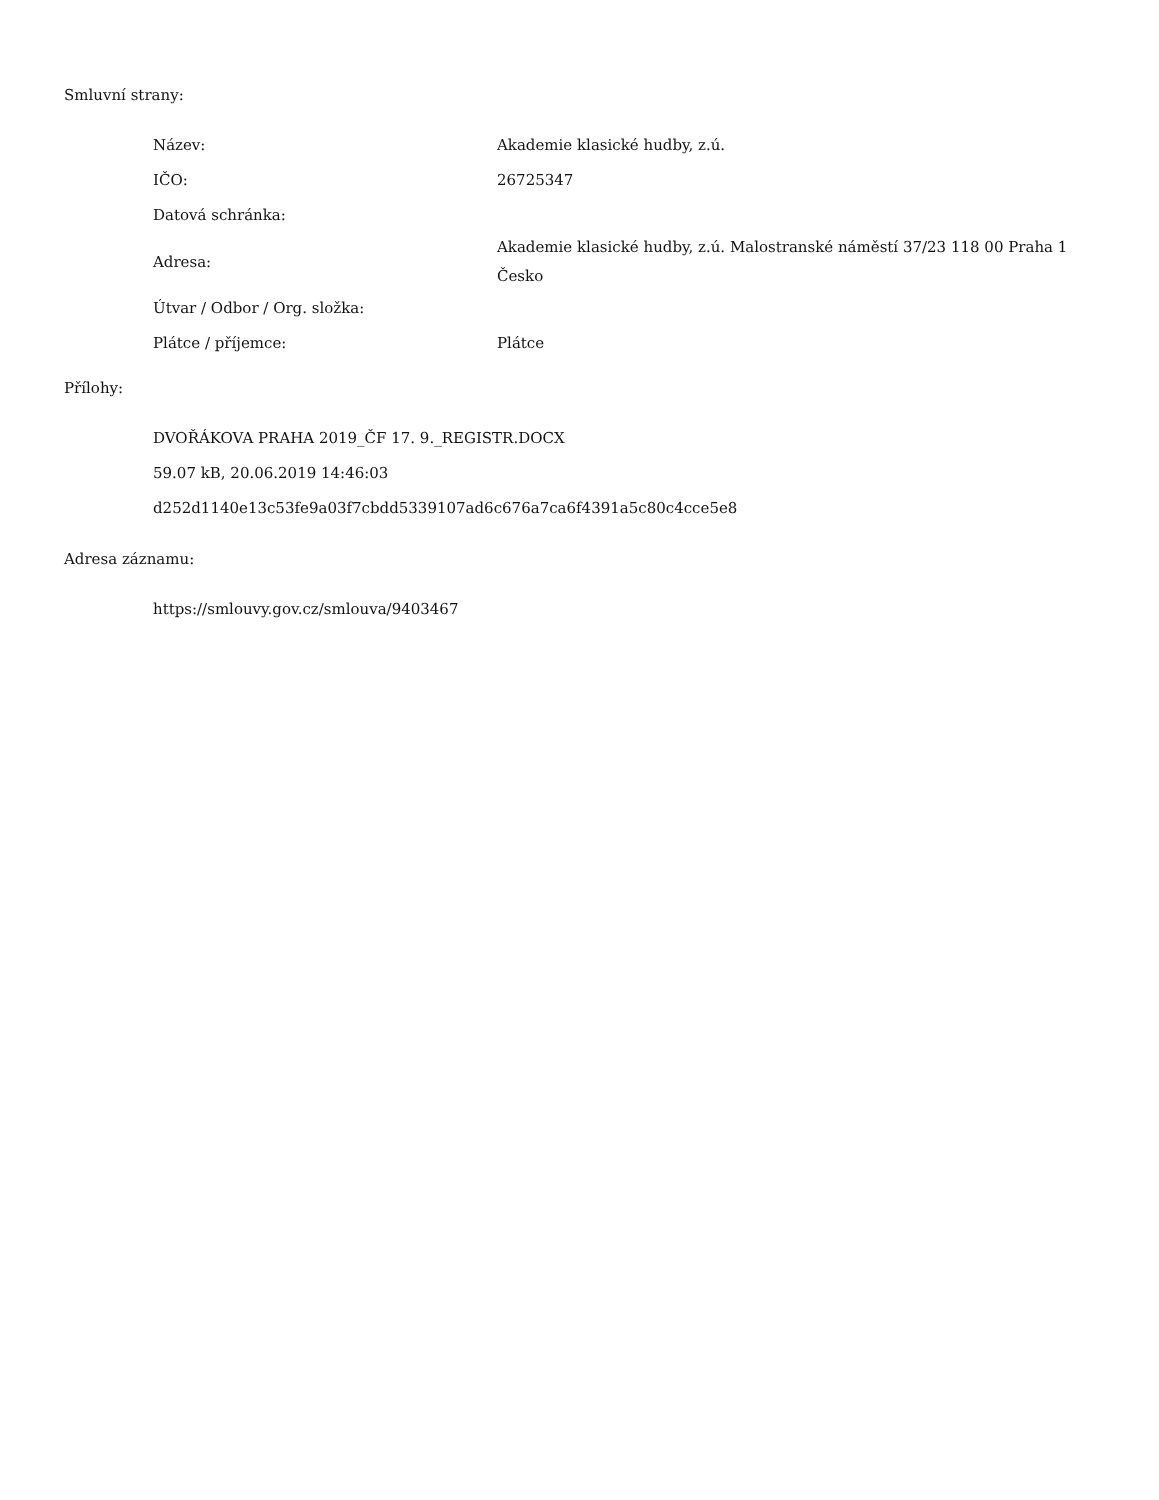Smluvní strany:
| Název: | Akademie klasické hudby, z.ú. |
| IČO: | 26725347 |
| Datová schránka: | |
| Adresa: | Akademie klasické hudby, z.ú. Malostranské náměstí 37/23 118 00 Praha 1 Česko |
| Útvar / Odbor / Org. složka: | |
| Plátce / příjemce: | Plátce |
Přílohy:
DVOŘÁKOVA PRAHA 2019_ČF 17. 9._REGISTR.DOCX
59.07 kB, 20.06.2019 14:46:03
d252d1140e13c53fe9a03f7cbdd5339107ad6c676a7ca6f4391a5c80c4cce5e8
Adresa záznamu:
https://smlouvy.gov.cz/smlouva/9403467